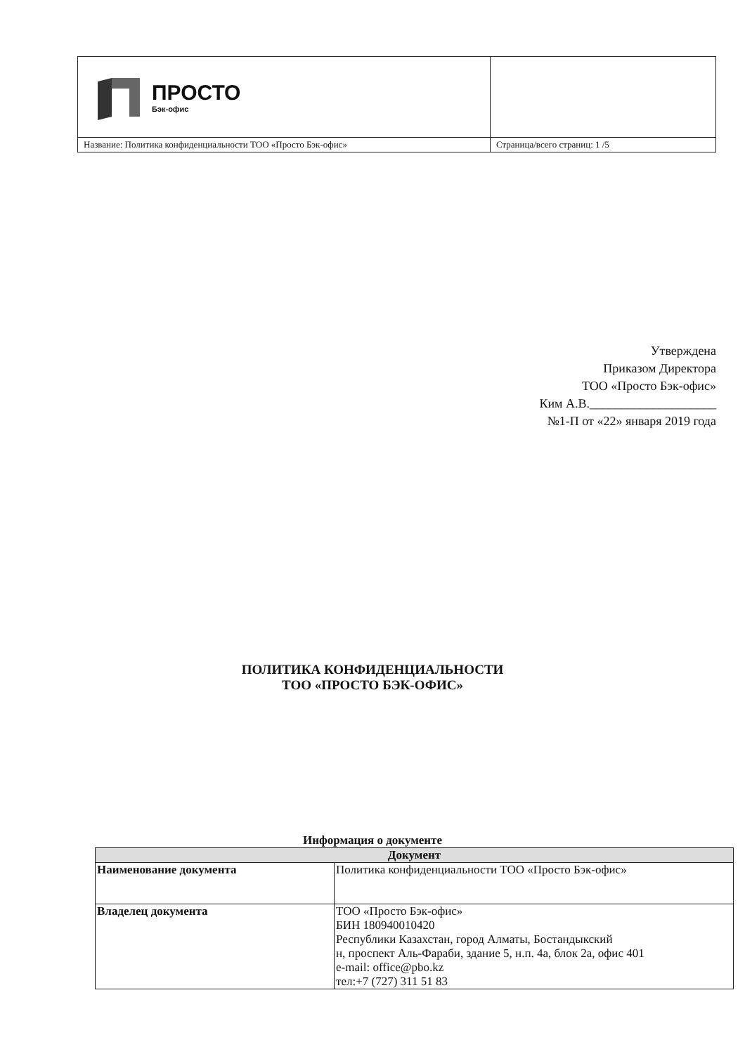| ПРОСТО Бэк-офис | |
| Название: Политика конфиденциальности ТОО «Просто Бэк-офис» | Страница/всего страниц: 1 /5 |
Утверждена
Приказом Директора
ТОО «Просто Бэк-офис»
Ким А.В.____________________
№1-П от «22» января 2019 года
ПОЛИТИКА КОНФИДЕНЦИАЛЬНОСТИ
ТОО «ПРОСТО БЭК-ОФИС»
Информация о документе
| Документ | |
| --- | --- |
| Наименование документа | Политика конфиденциальности ТОО «Просто Бэк-офис» |
| Владелец документа | ТОО «Просто Бэк-офис» БИН 180940010420 Республики Казахстан, город Алматы, Бостандыкский н, проспект Аль-Фараби, здание 5, н.п. 4а, блок 2а, офис 401 e-mail: office@pbo.kz тел:+7 (727) 311 51 83 |